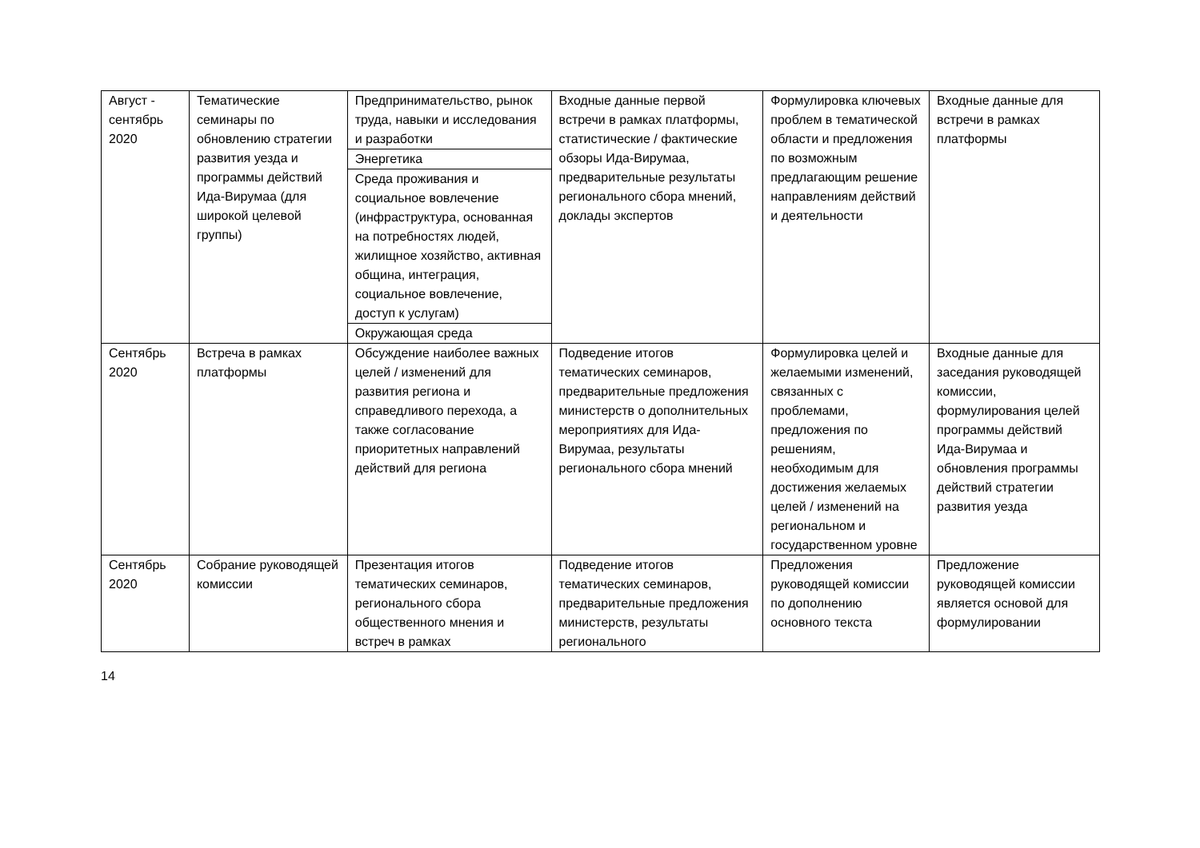| Август - сентябрь 2020 | Тематические семинары по обновлению стратегии развития уезда и программы действий Ида-Вирумаа (для широкой целевой группы) | Предпринимательство, рынок труда, навыки и исследования и разработки | Входные данные первой встречи в рамках платформы, статистические / фактические обзоры Ида-Вирумаа, предварительные результаты регионального сбора мнений, доклады экспертов | Формулировка ключевых проблем в тематической области и предложения по возможным предлагающим решение направлениям действий и деятельности | Входные данные для встречи в рамках платформы |
| | | Энергетика | | | |
| | | Среда проживания и социальное вовлечение (инфраструктура, основанная на потребностях людей, жилищное хозяйство, активная община, интеграция, социальное вовлечение, доступ к услугам) | | | |
| | | Окружающая среда | | | |
| Сентябрь 2020 | Встреча в рамках платформы | Обсуждение наиболее важных целей / изменений для развития региона и справедливого перехода, а также согласование приоритетных направлений действий для региона | Подведение итогов тематических семинаров, предварительные предложения министерств о дополнительных мероприятиях для Ида-Вирумаа, результаты регионального сбора мнений | Формулировка целей и желаемыми изменений, связанных с проблемами, предложения по решениям, необходимым для достижения желаемых целей / изменений на региональном и государственном уровне | Входные данные для заседания руководящей комиссии, формулирования целей программы действий Ида-Вирумаа и обновления программы действий стратегии развития уезда |
| Сентябрь 2020 | Собрание руководящей комиссии | Презентация итогов тематических семинаров, регионального сбора общественного мнения и встреч в рамках | Подведение итогов тематических семинаров, предварительные предложения министерств, результаты регионального | Предложения руководящей комиссии по дополнению основного текста | Предложение руководящей комиссии является основой для формулировании |
14